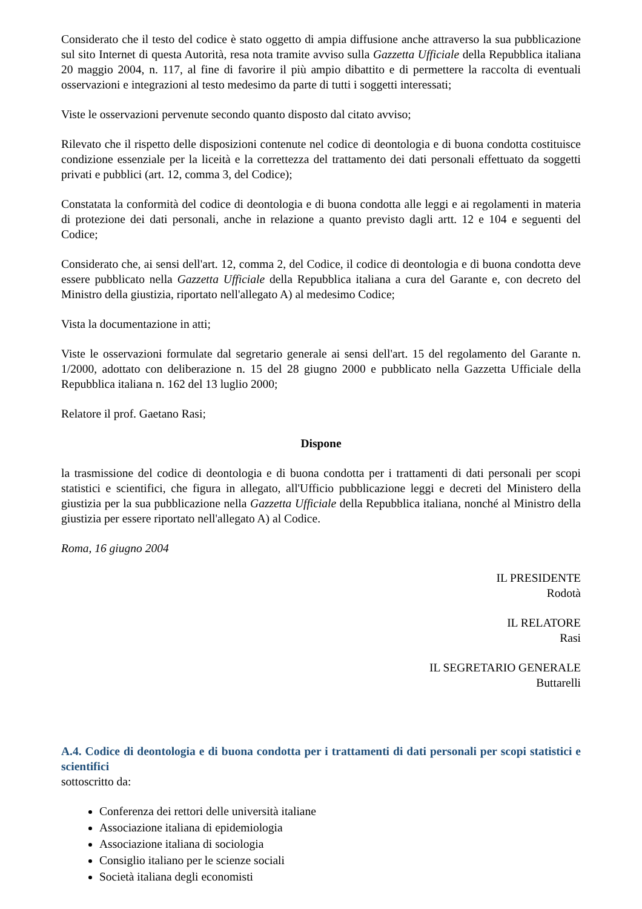Considerato che il testo del codice è stato oggetto di ampia diffusione anche attraverso la sua pubblicazione sul sito Internet di questa Autorità, resa nota tramite avviso sulla Gazzetta Ufficiale della Repubblica italiana 20 maggio 2004, n. 117, al fine di favorire il più ampio dibattito e di permettere la raccolta di eventuali osservazioni e integrazioni al testo medesimo da parte di tutti i soggetti interessati;
Viste le osservazioni pervenute secondo quanto disposto dal citato avviso;
Rilevato che il rispetto delle disposizioni contenute nel codice di deontologia e di buona condotta costituisce condizione essenziale per la liceità e la correttezza del trattamento dei dati personali effettuato da soggetti privati e pubblici (art. 12, comma 3, del Codice);
Constatata la conformità del codice di deontologia e di buona condotta alle leggi e ai regolamenti in materia di protezione dei dati personali, anche in relazione a quanto previsto dagli artt. 12 e 104 e seguenti del Codice;
Considerato che, ai sensi dell'art. 12, comma 2, del Codice, il codice di deontologia e di buona condotta deve essere pubblicato nella Gazzetta Ufficiale della Repubblica italiana a cura del Garante e, con decreto del Ministro della giustizia, riportato nell'allegato A) al medesimo Codice;
Vista la documentazione in atti;
Viste le osservazioni formulate dal segretario generale ai sensi dell'art. 15 del regolamento del Garante n. 1/2000, adottato con deliberazione n. 15 del 28 giugno 2000 e pubblicato nella Gazzetta Ufficiale della Repubblica italiana n. 162 del 13 luglio 2000;
Relatore il prof. Gaetano Rasi;
Dispone
la trasmissione del codice di deontologia e di buona condotta per i trattamenti di dati personali per scopi statistici e scientifici, che figura in allegato, all'Ufficio pubblicazione leggi e decreti del Ministero della giustizia per la sua pubblicazione nella Gazzetta Ufficiale della Repubblica italiana, nonché al Ministro della giustizia per essere riportato nell'allegato A) al Codice.
Roma, 16 giugno 2004
IL PRESIDENTE
Rodotà
IL RELATORE
Rasi
IL SEGRETARIO GENERALE
Buttarelli
A.4. Codice di deontologia e di buona condotta per i trattamenti di dati personali per scopi statistici e scientifici
sottoscritto da:
Conferenza dei rettori delle università italiane
Associazione italiana di epidemiologia
Associazione italiana di sociologia
Consiglio italiano per le scienze sociali
Società italiana degli economisti